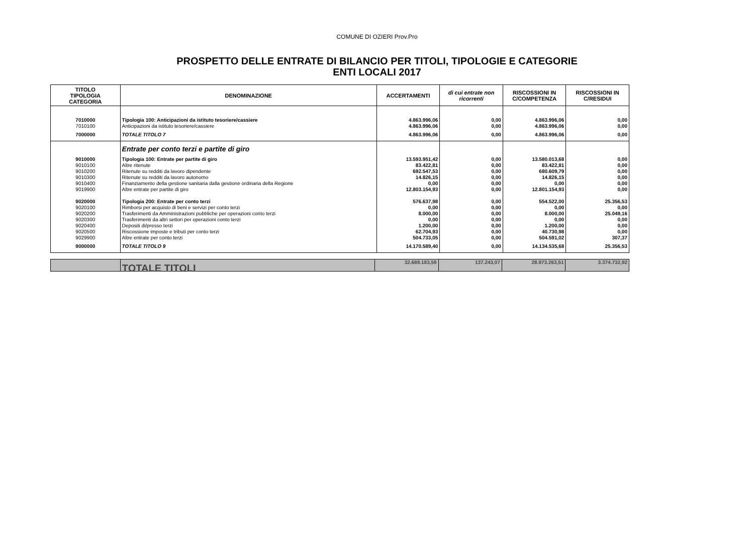COMUNE DI OZIERI Prov.Pro
PROSPETTO DELLE ENTRATE DI BILANCIO PER TITOLI, TIPOLOGIE E CATEGORIE
ENTI LOCALI 2017
| TITOLO TIPOLOGIA CATEGORIA | DENOMINAZIONE | ACCERTAMENTI | di cui entrate non ricorrenti | RISCOSSIONI IN C/COMPETENZA | RISCOSSIONI IN C/RESIDUI |
| --- | --- | --- | --- | --- | --- |
| 7010000 | Tipologia 100: Anticipazioni da istituto tesoriere/cassiere | 4.863.996,06 | 0,00 | 4.863.996,06 | 0,00 |
| 7010100 | Anticipazioni da istituto tesoriere/cassiere | 4.863.996,06 | 0,00 | 4.863.996,06 | 0,00 |
| 7000000 | TOTALE TITOLO 7 | 4.863.996,06 | 0,00 | 4.863.996,06 | 0,00 |
| | Entrate per conto terzi e partite di giro | | | | |
| 9010000 | Tipologia 100: Entrate per partite di giro | 13.593.951,42 | 0,00 | 13.580.013,68 | 0,00 |
| 9010100 | Altre ritenute | 83.422,81 | 0,00 | 83.422,81 | 0,00 |
| 9010200 | Ritenute su redditi da lavoro dipendente | 692.547,53 | 0,00 | 680.609,79 | 0,00 |
| 9010300 | Ritenute su redditi da lavoro autonomo | 14.826,15 | 0,00 | 14.826,15 | 0,00 |
| 9010400 | Finanziamento della gestione sanitaria dalla gestione ordinaria della Regione | 0,00 | 0,00 | 0,00 | 0,00 |
| 9019900 | Altre entrate per partite di giro | 12.803.154,93 | 0,00 | 12.801.154,93 | 0,00 |
| 9020000 | Tipologia 200: Entrate per conto terzi | 576.637,98 | 0,00 | 554.522,00 | 25.356,53 |
| 9020100 | Rimborsi per acquisto di beni e servizi per conto terzi | 0,00 | 0,00 | 0,00 | 0,00 |
| 9020200 | Trasferimenti da Amministrazioni pubbliche per operazioni conto terzi | 8.000,00 | 0,00 | 8.000,00 | 25.049,16 |
| 9020300 | Trasferimenti da altri settori per operazioni conto terzi | 0,00 | 0,00 | 0,00 | 0,00 |
| 9020400 | Depositi di/presso terzi | 1.200,00 | 0,00 | 1.200,00 | 0,00 |
| 9020500 | Riscossione imposte e tributi per conto terzi | 62.704,93 | 0,00 | 40.730,98 | 0,00 |
| 9029900 | Altre entrate per conto terzi | 504.733,05 | 0,00 | 504.591,02 | 307,37 |
| 9000000 | TOTALE TITOLO 9 | 14.170.589,40 | 0,00 | 14.134.535,68 | 25.356,53 |
| | TOTALE TITOLI | 32.689.183,59 | 137.243,07 | 28.973.263,51 | 3.374.732,92 |